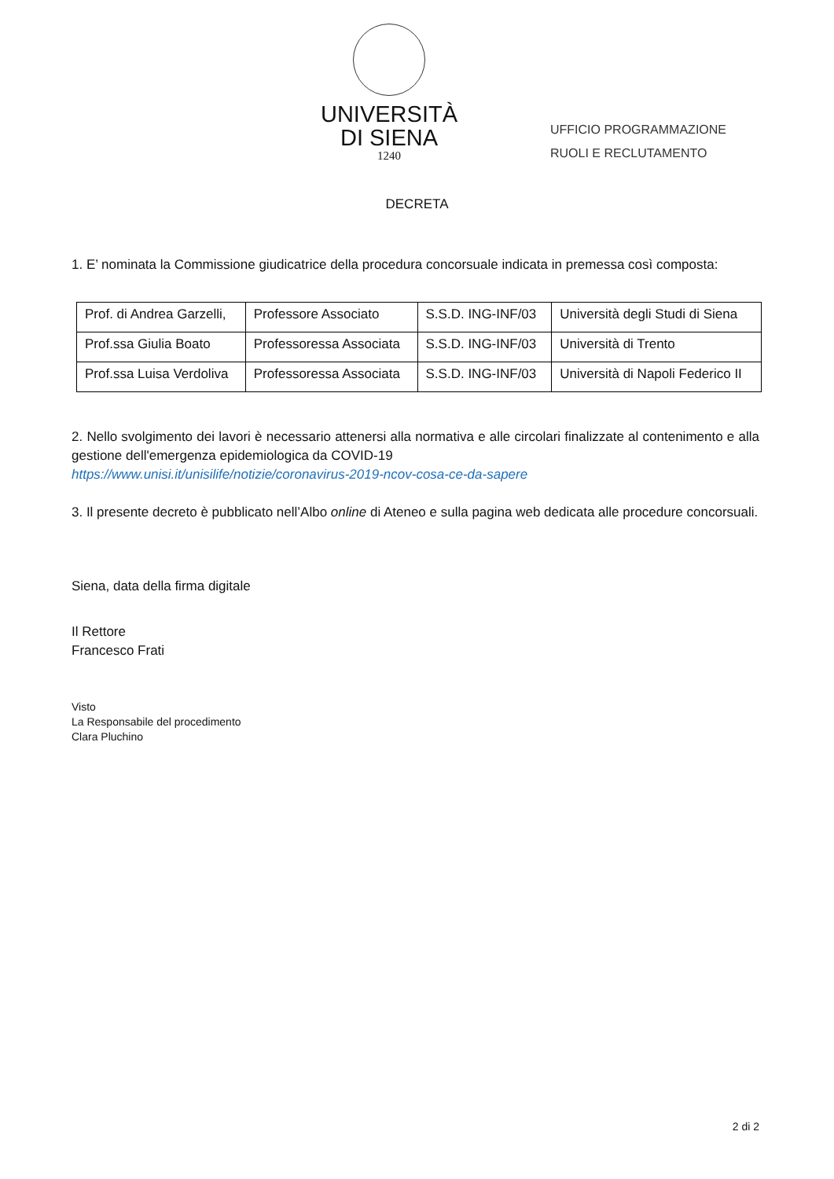UNIVERSITÀ
DI SIENA
1240
UFFICIO PROGRAMMAZIONE
RUOLI E RECLUTAMENTO
DECRETA
1. E’ nominata la Commissione giudicatrice della procedura concorsuale indicata in premessa così composta:
| Prof. di Andrea Garzelli, | Professore Associato | S.S.D. ING-INF/03 | Università degli Studi di Siena |
| Prof.ssa Giulia Boato | Professoressa Associata | S.S.D. ING-INF/03 | Università di Trento |
| Prof.ssa Luisa Verdoliva | Professoressa Associata | S.S.D. ING-INF/03 | Università di Napoli Federico II |
2. Nello svolgimento dei lavori è necessario attenersi alla normativa e alle circolari finalizzate al contenimento e alla gestione dell'emergenza epidemiologica da COVID-19
https://www.unisi.it/unisilife/notizie/coronavirus-2019-ncov-cosa-ce-da-sapere
3. Il presente decreto è pubblicato nell’Albo online di Ateneo e sulla pagina web dedicata alle procedure concorsuali.
Siena, data della firma digitale
Il Rettore
Francesco Frati
Visto
La Responsabile del procedimento
Clara Pluchino
2 di 2